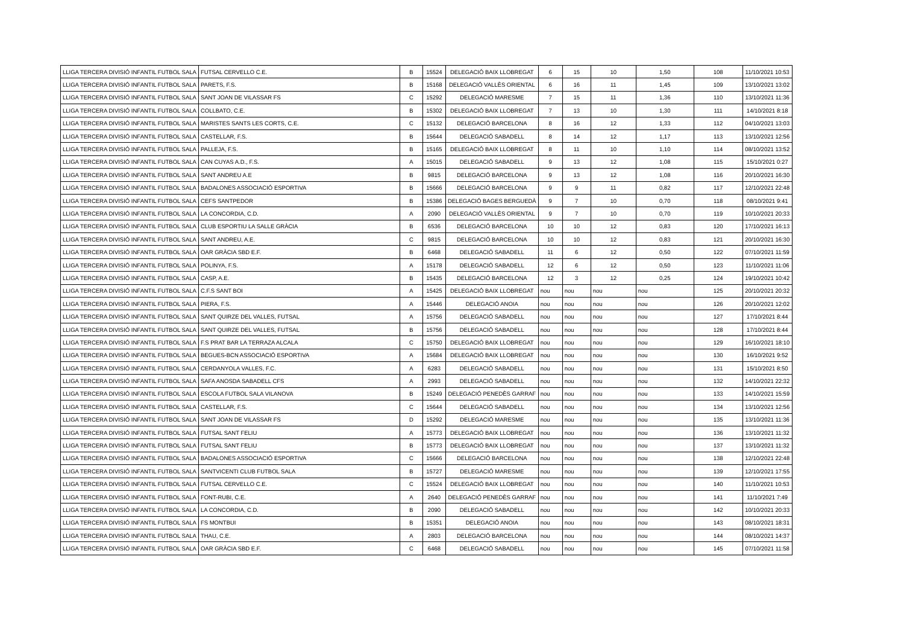| LLIGA TERCERA DIVISIÓ INFANTIL FUTBOL SALA | FUTSAL CERVELLO C.E. | B | 15524 | DELEGACIÓ BAIX LLOBREGAT | 6 | 15 | 10 | 1,50 | 108 | 11/10/2021 10:53 |
| LLIGA TERCERA DIVISIÓ INFANTIL FUTBOL SALA | PARETS, F.S. | B | 15168 | DELEGACIÓ VALLÈS ORIENTAL | 6 | 16 | 11 | 1,45 | 109 | 13/10/2021 13:02 |
| LLIGA TERCERA DIVISIÓ INFANTIL FUTBOL SALA | SANT JOAN DE VILASSAR FS | C | 15292 | DELEGACIÓ MARESME | 7 | 15 | 11 | 1,36 | 110 | 13/10/2021 11:36 |
| LLIGA TERCERA DIVISIÓ INFANTIL FUTBOL SALA | COLLBATO, C.E. | B | 15302 | DELEGACIÓ BAIX LLOBREGAT | 7 | 13 | 10 | 1,30 | 111 | 14/10/2021 8:18 |
| LLIGA TERCERA DIVISIÓ INFANTIL FUTBOL SALA | MARISTES SANTS LES CORTS, C.E. | C | 15132 | DELEGACIÓ BARCELONA | 8 | 16 | 12 | 1,33 | 112 | 04/10/2021 13:03 |
| LLIGA TERCERA DIVISIÓ INFANTIL FUTBOL SALA | CASTELLAR, F.S. | B | 15644 | DELEGACIÓ SABADELL | 8 | 14 | 12 | 1,17 | 113 | 13/10/2021 12:56 |
| LLIGA TERCERA DIVISIÓ INFANTIL FUTBOL SALA | PALLEJA, F.S. | B | 15165 | DELEGACIÓ BAIX LLOBREGAT | 8 | 11 | 10 | 1,10 | 114 | 08/10/2021 13:52 |
| LLIGA TERCERA DIVISIÓ INFANTIL FUTBOL SALA | CAN CUYAS A.D., F.S. | A | 15015 | DELEGACIÓ SABADELL | 9 | 13 | 12 | 1,08 | 115 | 15/10/2021 0:27 |
| LLIGA TERCERA DIVISIÓ INFANTIL FUTBOL SALA | SANT ANDREU A.E | B | 9815 | DELEGACIÓ BARCELONA | 9 | 13 | 12 | 1,08 | 116 | 20/10/2021 16:30 |
| LLIGA TERCERA DIVISIÓ INFANTIL FUTBOL SALA | BADALONES ASSOCIACIÓ ESPORTIVA | B | 15666 | DELEGACIÓ BARCELONA | 9 | 9 | 11 | 0,82 | 117 | 12/10/2021 22:48 |
| LLIGA TERCERA DIVISIÓ INFANTIL FUTBOL SALA | CEFS SANTPEDOR | B | 15386 | DELEGACIÓ BAGES BERGUEDÀ | 9 | 7 | 10 | 0,70 | 118 | 08/10/2021 9:41 |
| LLIGA TERCERA DIVISIÓ INFANTIL FUTBOL SALA | LA CONCORDIA, C.D. | A | 2090 | DELEGACIÓ VALLÈS ORIENTAL | 9 | 7 | 10 | 0,70 | 119 | 10/10/2021 20:33 |
| LLIGA TERCERA DIVISIÓ INFANTIL FUTBOL SALA | CLUB ESPORTIU LA SALLE GRÀCIA | B | 6536 | DELEGACIÓ BARCELONA | 10 | 10 | 12 | 0,83 | 120 | 17/10/2021 16:13 |
| LLIGA TERCERA DIVISIÓ INFANTIL FUTBOL SALA | SANT ANDREU, A.E. | C | 9815 | DELEGACIÓ BARCELONA | 10 | 10 | 12 | 0,83 | 121 | 20/10/2021 16:30 |
| LLIGA TERCERA DIVISIÓ INFANTIL FUTBOL SALA | OAR GRÀCIA SBD E.F. | B | 6468 | DELEGACIÓ SABADELL | 11 | 6 | 12 | 0,50 | 122 | 07/10/2021 11:59 |
| LLIGA TERCERA DIVISIÓ INFANTIL FUTBOL SALA | POLINYA, F.S. | A | 15178 | DELEGACIÓ SABADELL | 12 | 6 | 12 | 0,50 | 123 | 11/10/2021 11:06 |
| LLIGA TERCERA DIVISIÓ INFANTIL FUTBOL SALA | CASP, A.E. | B | 15435 | DELEGACIÓ BARCELONA | 12 | 3 | 12 | 0,25 | 124 | 19/10/2021 10:42 |
| LLIGA TERCERA DIVISIÓ INFANTIL FUTBOL SALA | C.F.S SANT BOI | A | 15425 | DELEGACIÓ BAIX LLOBREGAT | nou | nou | nou | nou | 125 | 20/10/2021 20:32 |
| LLIGA TERCERA DIVISIÓ INFANTIL FUTBOL SALA | PIERA, F.S. | A | 15446 | DELEGACIÓ ANOIA | nou | nou | nou | nou | 126 | 20/10/2021 12:02 |
| LLIGA TERCERA DIVISIÓ INFANTIL FUTBOL SALA | SANT QUIRZE DEL VALLES, FUTSAL | A | 15756 | DELEGACIÓ SABADELL | nou | nou | nou | nou | 127 | 17/10/2021 8:44 |
| LLIGA TERCERA DIVISIÓ INFANTIL FUTBOL SALA | SANT QUIRZE DEL VALLES, FUTSAL | B | 15756 | DELEGACIÓ SABADELL | nou | nou | nou | nou | 128 | 17/10/2021 8:44 |
| LLIGA TERCERA DIVISIÓ INFANTIL FUTBOL SALA | F.S PRAT BAR LA TERRAZA ALCALA | C | 15750 | DELEGACIÓ BAIX LLOBREGAT | nou | nou | nou | nou | 129 | 16/10/2021 18:10 |
| LLIGA TERCERA DIVISIÓ INFANTIL FUTBOL SALA | BEGUES-BCN ASSOCIACIÓ ESPORTIVA | A | 15684 | DELEGACIÓ BAIX LLOBREGAT | nou | nou | nou | nou | 130 | 16/10/2021 9:52 |
| LLIGA TERCERA DIVISIÓ INFANTIL FUTBOL SALA | CERDANYOLA VALLES, F.C. | A | 6283 | DELEGACIÓ SABADELL | nou | nou | nou | nou | 131 | 15/10/2021 8:50 |
| LLIGA TERCERA DIVISIÓ INFANTIL FUTBOL SALA | SAFA ANOSDA SABADELL CFS | A | 2993 | DELEGACIÓ SABADELL | nou | nou | nou | nou | 132 | 14/10/2021 22:32 |
| LLIGA TERCERA DIVISIÓ INFANTIL FUTBOL SALA | ESCOLA FUTBOL SALA VILANOVA | B | 15249 | DELEGACIÓ PENEDÈS GARRAF | nou | nou | nou | nou | 133 | 14/10/2021 15:59 |
| LLIGA TERCERA DIVISIÓ INFANTIL FUTBOL SALA | CASTELLAR, F.S. | C | 15644 | DELEGACIÓ SABADELL | nou | nou | nou | nou | 134 | 13/10/2021 12:56 |
| LLIGA TERCERA DIVISIÓ INFANTIL FUTBOL SALA | SANT JOAN DE VILASSAR FS | D | 15292 | DELEGACIÓ MARESME | nou | nou | nou | nou | 135 | 13/10/2021 11:36 |
| LLIGA TERCERA DIVISIÓ INFANTIL FUTBOL SALA | FUTSAL SANT FELIU | A | 15773 | DELEGACIÓ BAIX LLOBREGAT | nou | nou | nou | nou | 136 | 13/10/2021 11:32 |
| LLIGA TERCERA DIVISIÓ INFANTIL FUTBOL SALA | FUTSAL SANT FELIU | B | 15773 | DELEGACIÓ BAIX LLOBREGAT | nou | nou | nou | nou | 137 | 13/10/2021 11:32 |
| LLIGA TERCERA DIVISIÓ INFANTIL FUTBOL SALA | BADALONES ASSOCIACIÓ ESPORTIVA | C | 15666 | DELEGACIÓ BARCELONA | nou | nou | nou | nou | 138 | 12/10/2021 22:48 |
| LLIGA TERCERA DIVISIÓ INFANTIL FUTBOL SALA | SANTVICENTI CLUB FUTBOL SALA | B | 15727 | DELEGACIÓ MARESME | nou | nou | nou | nou | 139 | 12/10/2021 17:55 |
| LLIGA TERCERA DIVISIÓ INFANTIL FUTBOL SALA | FUTSAL CERVELLO C.E. | C | 15524 | DELEGACIÓ BAIX LLOBREGAT | nou | nou | nou | nou | 140 | 11/10/2021 10:53 |
| LLIGA TERCERA DIVISIÓ INFANTIL FUTBOL SALA | FONT-RUBI, C.E. | A | 2640 | DELEGACIÓ PENEDÈS GARRAF | nou | nou | nou | nou | 141 | 11/10/2021 7:49 |
| LLIGA TERCERA DIVISIÓ INFANTIL FUTBOL SALA | LA CONCORDIA, C.D. | B | 2090 | DELEGACIÓ SABADELL | nou | nou | nou | nou | 142 | 10/10/2021 20:33 |
| LLIGA TERCERA DIVISIÓ INFANTIL FUTBOL SALA | FS MONTBUI | B | 15351 | DELEGACIÓ ANOIA | nou | nou | nou | nou | 143 | 08/10/2021 18:31 |
| LLIGA TERCERA DIVISIÓ INFANTIL FUTBOL SALA | THAU, C.E. | A | 2803 | DELEGACIÓ BARCELONA | nou | nou | nou | nou | 144 | 08/10/2021 14:37 |
| LLIGA TERCERA DIVISIÓ INFANTIL FUTBOL SALA | OAR GRÀCIA SBD E.F. | C | 6468 | DELEGACIÓ SABADELL | nou | nou | nou | nou | 145 | 07/10/2021 11:58 |